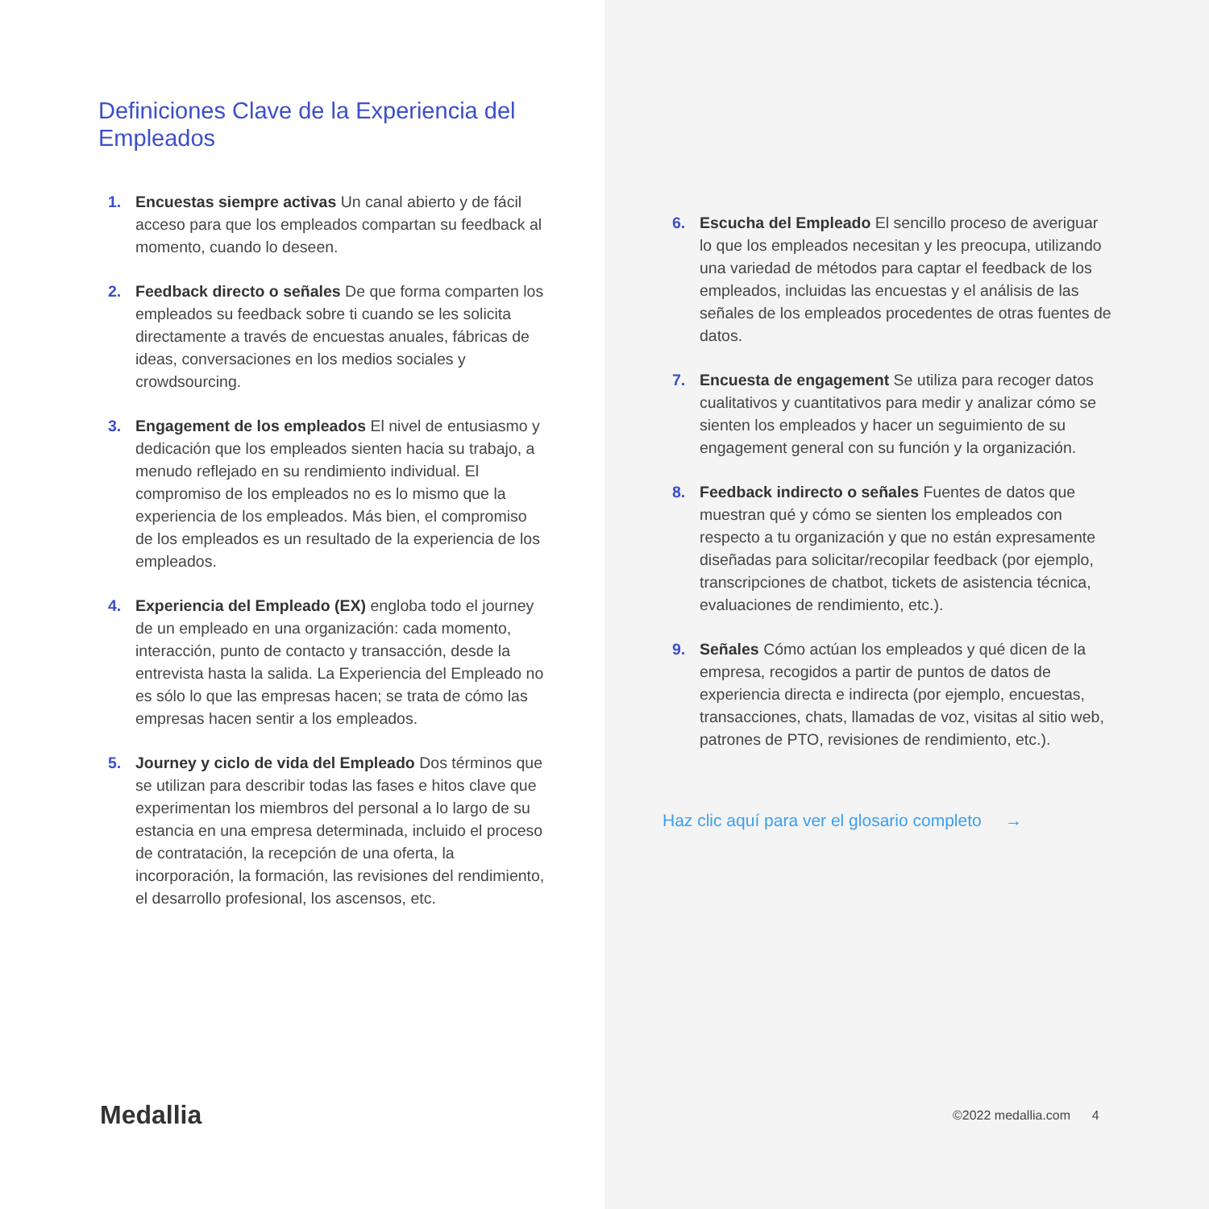Definiciones Clave de la Experiencia del Empleados
1. Encuestas siempre activas Un canal abierto y de fácil acceso para que los empleados compartan su feedback al momento, cuando lo deseen.
2. Feedback directo o señales De que forma comparten los empleados su feedback sobre ti cuando se les solicita directamente a través de encuestas anuales, fábricas de ideas, conversaciones en los medios sociales y crowdsourcing.
3. Engagement de los empleados El nivel de entusiasmo y dedicación que los empleados sienten hacia su trabajo, a menudo reflejado en su rendimiento individual. El compromiso de los empleados no es lo mismo que la experiencia de los empleados. Más bien, el compromiso de los empleados es un resultado de la experiencia de los empleados.
4. Experiencia del Empleado (EX) engloba todo el journey de un empleado en una organización: cada momento, interacción, punto de contacto y transacción, desde la entrevista hasta la salida. La Experiencia del Empleado no es sólo lo que las empresas hacen; se trata de cómo las empresas hacen sentir a los empleados.
5. Journey y ciclo de vida del Empleado Dos términos que se utilizan para describir todas las fases e hitos clave que experimentan los miembros del personal a lo largo de su estancia en una empresa determinada, incluido el proceso de contratación, la recepción de una oferta, la incorporación, la formación, las revisiones del rendimiento, el desarrollo profesional, los ascensos, etc.
Medallia
6. Escucha del Empleado El sencillo proceso de averiguar lo que los empleados necesitan y les preocupa, utilizando una variedad de métodos para captar el feedback de los empleados, incluidas las encuestas y el análisis de las señales de los empleados procedentes de otras fuentes de datos.
7. Encuesta de engagement Se utiliza para recoger datos cualitativos y cuantitativos para medir y analizar cómo se sienten los empleados y hacer un seguimiento de su engagement general con su función y la organización.
8. Feedback indirecto o señales Fuentes de datos que muestran qué y cómo se sienten los empleados con respecto a tu organización y que no están expresamente diseñadas para solicitar/recopilar feedback (por ejemplo, transcripciones de chatbot, tickets de asistencia técnica, evaluaciones de rendimiento, etc.).
9. Señales Cómo actúan los empleados y qué dicen de la empresa, recogidos a partir de puntos de datos de experiencia directa e indirecta (por ejemplo, encuestas, transacciones, chats, llamadas de voz, visitas al sitio web, patrones de PTO, revisiones de rendimiento, etc.).
Haz clic aquí para ver el glosario completo →
©2022 medallia.com 4